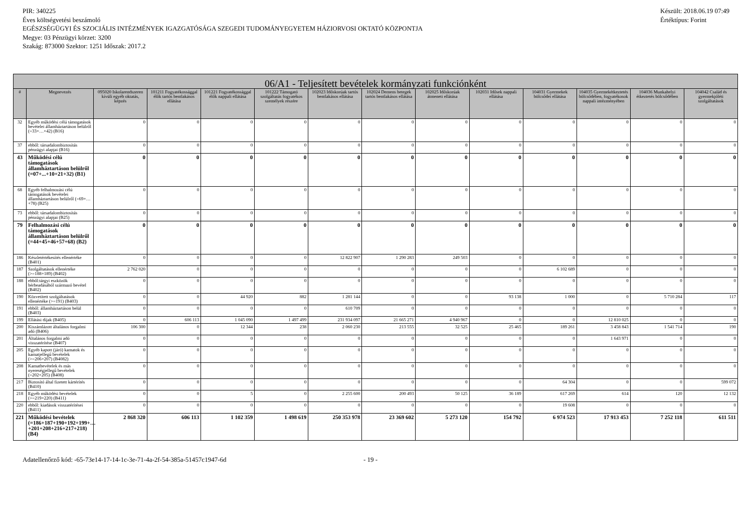PIR: 340225
Éves költségvetési beszámoló
EGÉSZSÉGÜGYI ÉS SZOCIÁLIS INTÉZMÉNYEK IGAZGATÓSÁGA SZEGEDI TUDOMÁNYEGYETEM HÁZIORVOSI OKTATÓ KÖZPONTJA
Megye: 03 Pénzügyi körzet: 3200
Szakág: 873000 Szektor: 1251 Időszak: 2017.2
Készült: 2018.06.19 07:49
Értéktípus: Forint
| 06/A1 - Teljesített bevételek kormányzati funkciónként | | | | | | | | | | | | | |
| --- | --- | --- | --- | --- | --- | --- | --- | --- | --- | --- | --- | --- | --- |
| # | Megnevezés | 095020 Iskolarendszeren kívüli egyéb oktatás, képzés | 101211 Fogyatékossággal élők tartós bentlakásos ellátása | 101221 Fogyatékossággal élők nappali ellátása | 101222 Támogató szolgáltatás fogyatékos személyek részére | 102023 Időskorúak tartós bentlakásos ellátása | 102024 Demens betegek tartós bentlakásos ellátása | 102025 Időskorúak átmeneti ellátása | 102031 Idősek nappali ellátása | 104031 Gyermekek bölcsődei ellátása | 104035 Gyermekétkeztetés bölcsődében, fogyatékosok nappali intézményében | 104036 Munkahelyi étkeztetés bölcsődében | 104042 Család és gyermekjóléti szolgáltatások |
| 32 | Egyéb működési célú támogatások bevételei államháztartáson belülről (=33+…+42) (B16) | 0 | 0 | 0 | 0 | 0 | 0 | 0 | 0 | 0 | 0 | 0 | 0 |
| 37 | ebből: társadalombiztosítás pénzügyi alapjai (B16) | 0 | 0 | 0 | 0 | 0 | 0 | 0 | 0 | 0 | 0 | 0 | 0 |
| 43 | Működési célú támogatások államháztartáson belülről (=07+...+10+21+32) (B1) | 0 | 0 | 0 | 0 | 0 | 0 | 0 | 0 | 0 | 0 | 0 | 0 |
| 68 | Egyéb felhalmozási célú támogatások bevételei államháztartáson belülről (=69+…+78) (B25) | 0 | 0 | 0 | 0 | 0 | 0 | 0 | 0 | 0 | 0 | 0 | 0 |
| 73 | ebből: társadalombiztosítás pénzügyi alapjai (B25) | 0 | 0 | 0 | 0 | 0 | 0 | 0 | 0 | 0 | 0 | 0 | 0 |
| 79 | Felhalmozási célú támogatások államháztartáson belülről (=44+45+46+57+68) (B2) | 0 | 0 | 0 | 0 | 0 | 0 | 0 | 0 | 0 | 0 | 0 | 0 |
| 186 | Készletértékesítés ellenértéke (B401) | 0 | 0 | 0 | 0 | 12 822 907 | 1 290 283 | 249 503 | 0 | 0 | 0 | 0 | 0 |
| 187 | Szolgáltatások ellenértéke (>=188+189) (B402) | 2 762 020 | 0 | 0 | 0 | 0 | 0 | 0 | 0 | 6 102 689 | 0 | 0 | 0 |
| 188 | ebből:tárgyi eszközök bérbeadásából származó bevétel (B402) | 0 | 0 | 0 | 0 | 0 | 0 | 0 | 0 | 0 | 0 | 0 | 0 |
| 190 | Közvetített szolgáltatások ellenértéke (>=191) (B403) | 0 | 0 | 44 920 | 882 | 1 281 144 | 0 | 0 | 93 138 | 1 000 | 0 | 5 710 284 | 117 |
| 191 | ebből: államháztartáson belül (B403) | 0 | 0 | 0 | 0 | 610 709 | 0 | 0 | 0 | 0 | 0 | 0 | 0 |
| 199 | Ellátási díjak (B405) | 0 | 606 113 | 1 045 090 | 1 497 499 | 231 934 097 | 21 665 271 | 4 940 967 | 0 | 0 | 12 810 025 | 0 | 0 |
| 200 | Kiszámlázott általános forgalmi adó (B406) | 106 300 | 0 | 12 344 | 238 | 2 060 230 | 213 555 | 32 525 | 25 465 | 189 261 | 3 458 843 | 1 541 714 | 190 |
| 201 | Általános forgalmi adó visszatérítése (B407) | 0 | 0 | 0 | 0 | 0 | 0 | 0 | 0 | 0 | 1 643 971 | 0 | 0 |
| 205 | Egyéb kapott (járó) kamatok és kamatjellegű bevételek (>=206+207) (B4082) | 0 | 0 | 0 | 0 | 0 | 0 | 0 | 0 | 0 | 0 | 0 | 0 |
| 208 | Kamatbevételek és más nyereségjellegű bevételek (=202+205) (B408) | 0 | 0 | 0 | 0 | 0 | 0 | 0 | 0 | 0 | 0 | 0 | 0 |
| 217 | Biztosító által fizetett kártérítés (B410) | 0 | 0 | 0 | 0 | 0 | 0 | 0 | 0 | 64 304 | 0 | 0 | 599 072 |
| 218 | Egyéb működési bevételek (>=219+220) (B411) | 0 | 0 | 5 | 0 | 2 255 600 | 200 493 | 50 125 | 36 189 | 617 269 | 614 | 120 | 12 132 |
| 220 | ebből: kiadások visszatérítései (B411) | 0 | 0 | 0 | 0 | 0 | 0 | 0 | 0 | 19 608 | 0 | 0 | 0 |
| 221 | Működési bevételek (=186+187+190+192+199+…+201+208+216+217+218) (B4) | 2 868 320 | 606 113 | 1 102 359 | 1 498 619 | 250 353 978 | 23 369 602 | 5 273 120 | 154 792 | 6 974 523 | 17 913 453 | 7 252 118 | 611 511 |
Adatellenőrző kód: -65-73e14-17-14-1c-3e-71-4a-2f-54-385a-51457c1947-6d - 19 -